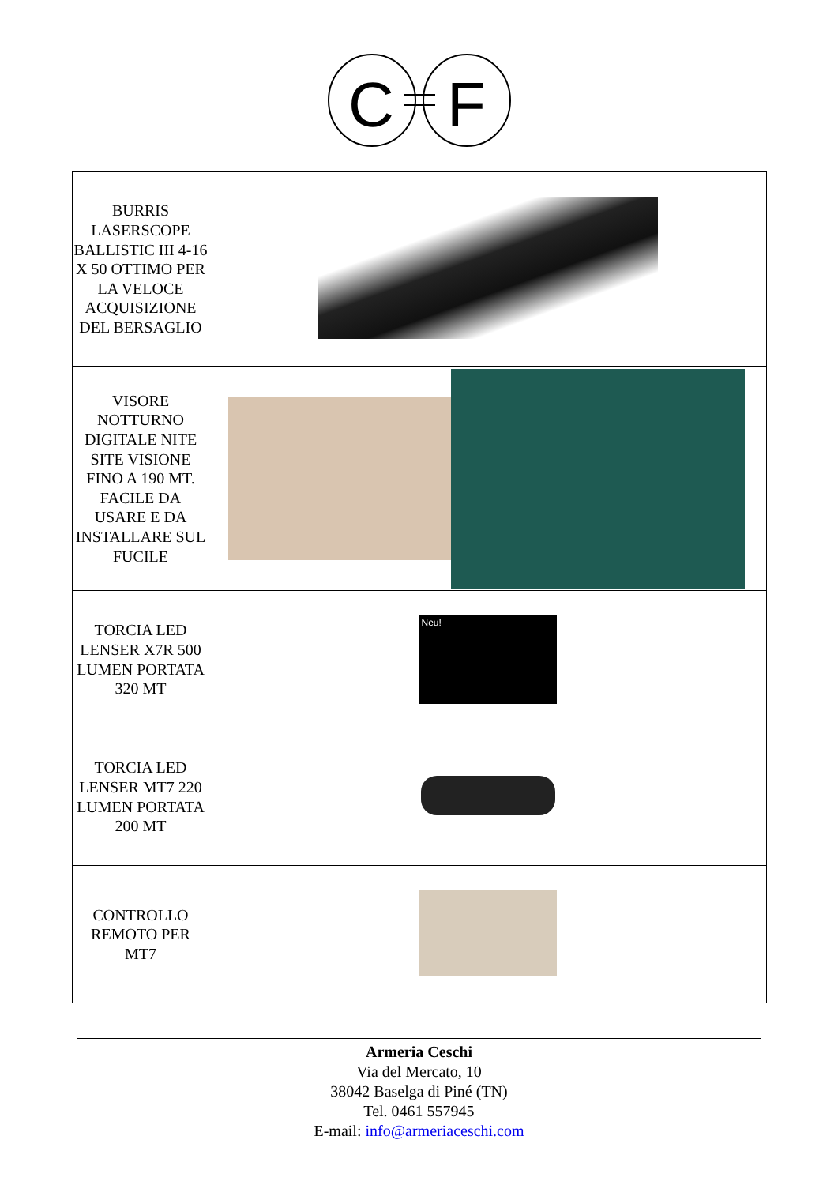C
F
| BURRIS LASERSCOPE BALLISTIC III 4-16 X 50 OTTIMO PER LA VELOCE ACQUISIZIONE DEL BERSAGLIO | |
| VISORE NOTTURNO DIGITALE NITE SITE VISIONE FINO A 190 MT. FACILE DA USARE E DA INSTALLARE SUL FUCILE | |
| TORCIA LED LENSER X7R 500 LUMEN PORTATA 320 MT | Neu! |
| TORCIA LED LENSER MT7 220 LUMEN PORTATA 200 MT | |
| CONTROLLO REMOTO PER MT7 | |
Armeria Ceschi
Via del Mercato, 10
38042 Baselga di Piné (TN)
Tel. 0461 557945
E-mail: info@armeriaceschi.com